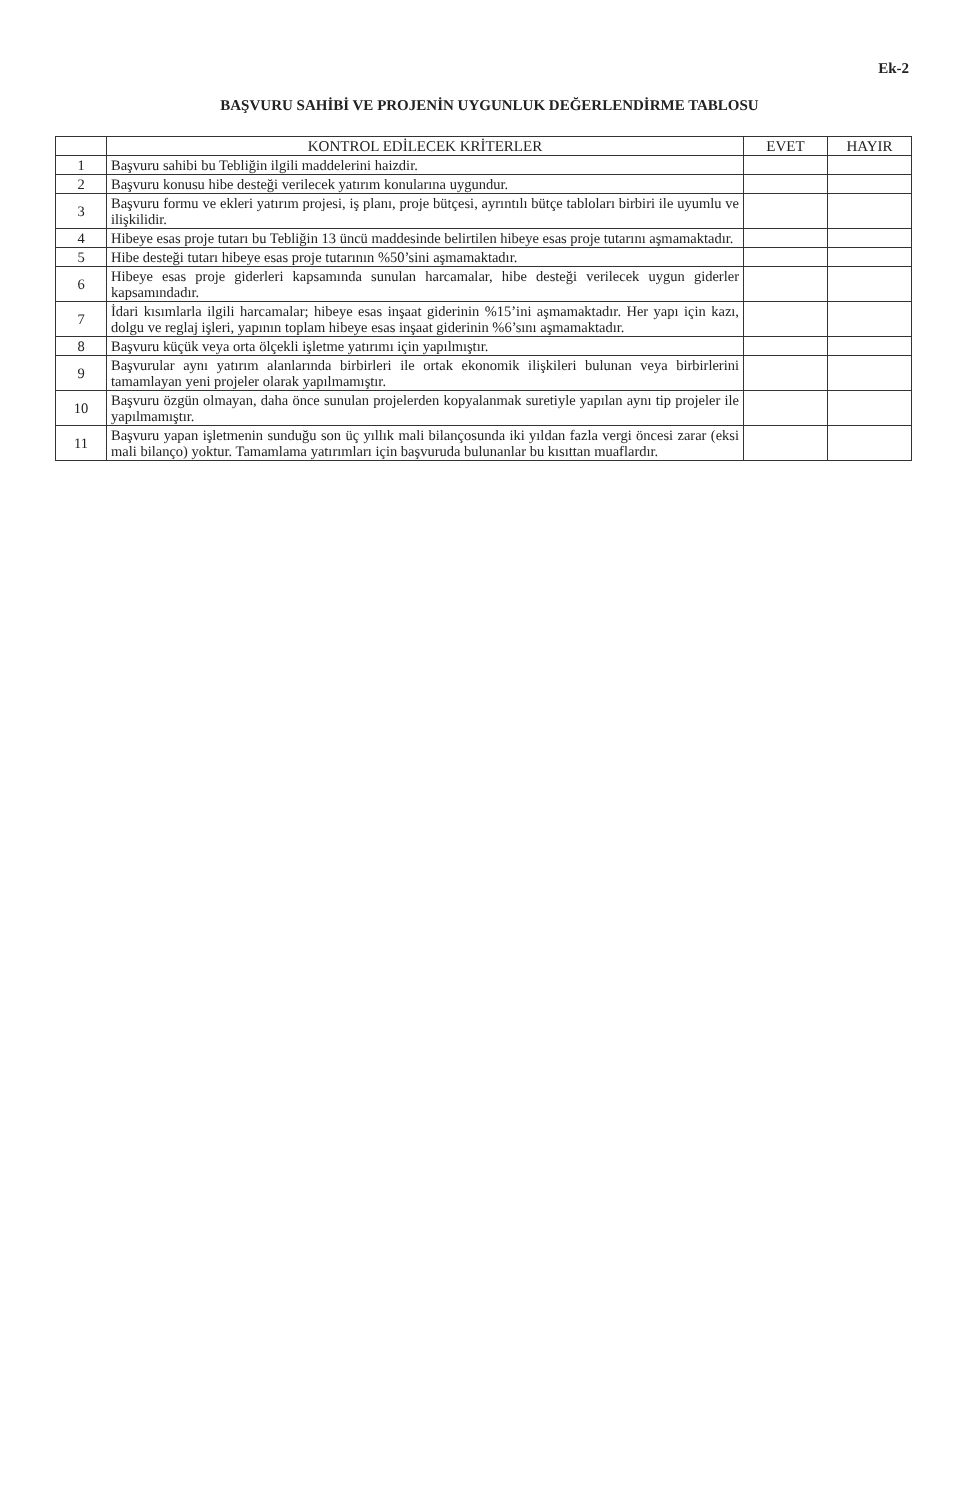Ek-2
BAŞVURU SAHİBİ VE PROJENİN UYGUNLUK DEĞERLENDİRME TABLOSU
| | KONTROL EDİLECEK KRİTERLER | EVET | HAYIR |
| --- | --- | --- | --- |
| 1 | Başvuru sahibi bu Tebliğin ilgili maddelerini haizdir. | | |
| 2 | Başvuru konusu hibe desteği verilecek yatırım konularına uygundur. | | |
| 3 | Başvuru formu ve ekleri yatırım projesi, iş planı, proje bütçesi, ayrıntılı bütçe tabloları birbiri ile uyumlu ve ilişkilidir. | | |
| 4 | Hibeye esas proje tutarı bu Tebliğin 13 üncü maddesinde belirtilen hibeye esas proje tutarını aşmamaktadır. | | |
| 5 | Hibe desteği tutarı hibeye esas proje tutarının %50’sini aşmamaktadır. | | |
| 6 | Hibeye esas proje giderleri kapsamında sunulan harcamalar, hibe desteği verilecek uygun giderler kapsamındadır. | | |
| 7 | İdari kısımlarla ilgili harcamalar; hibeye esas inşaat giderinin %15’ini aşmamaktadır. Her yapı için kazı, dolgu ve reglaj işleri, yapının toplam hibeye esas inşaat giderinin %6’sını aşmamaktadır. | | |
| 8 | Başvuru küçük veya orta ölçekli işletme yatırımı için yapılmıştır. | | |
| 9 | Başvurular aynı yatırım alanlarında birbirleri ile ortak ekonomik ilişkileri bulunan veya birbirlerini tamamlayan yeni projeler olarak yapılmamıştır. | | |
| 10 | Başvuru özgün olmayan, daha önce sunulan projelerden kopyalanmak suretiyle yapılan aynı tip projeler ile yapılmamıştır. | | |
| 11 | Başvuru yapan işletmenin sunduğu son üç yıllık mali bilançosunda iki yıldan fazla vergi öncesi zarar (eksi mali bilanço) yoktur. Tamamlama yatırımları için başvuruda bulunanlar bu kısıttan muaflardır. | | |